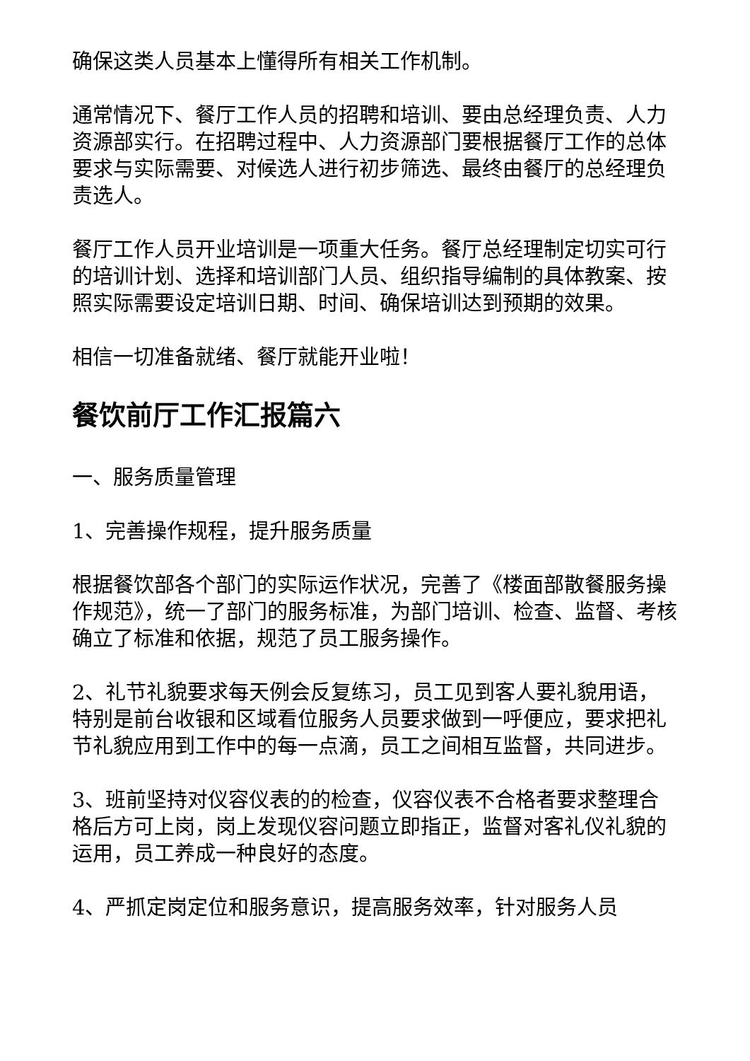确保这类人员基本上懂得所有相关工作机制。
通常情况下、餐厅工作人员的招聘和培训、要由总经理负责、人力资源部实行。在招聘过程中、人力资源部门要根据餐厅工作的总体要求与实际需要、对候选人进行初步筛选、最终由餐厅的总经理负责选人。
餐厅工作人员开业培训是一项重大任务。餐厅总经理制定切实可行的培训计划、选择和培训部门人员、组织指导编制的具体教案、按照实际需要设定培训日期、时间、确保培训达到预期的效果。
相信一切准备就绪、餐厅就能开业啦！
餐饮前厅工作汇报篇六
一、服务质量管理
1、完善操作规程，提升服务质量
根据餐饮部各个部门的实际运作状况，完善了《楼面部散餐服务操作规范》，统一了部门的服务标准，为部门培训、检查、监督、考核确立了标准和依据，规范了员工服务操作。
2、礼节礼貌要求每天例会反复练习，员工见到客人要礼貌用语，特别是前台收银和区域看位服务人员要求做到一呼便应，要求把礼节礼貌应用到工作中的每一点滴，员工之间相互监督，共同进步。
3、班前坚持对仪容仪表的的检查，仪容仪表不合格者要求整理合格后方可上岗，岗上发现仪容问题立即指正，监督对客礼仪礼貌的运用，员工养成一种良好的态度。
4、严抓定岗定位和服务意识，提高服务效率，针对服务人员